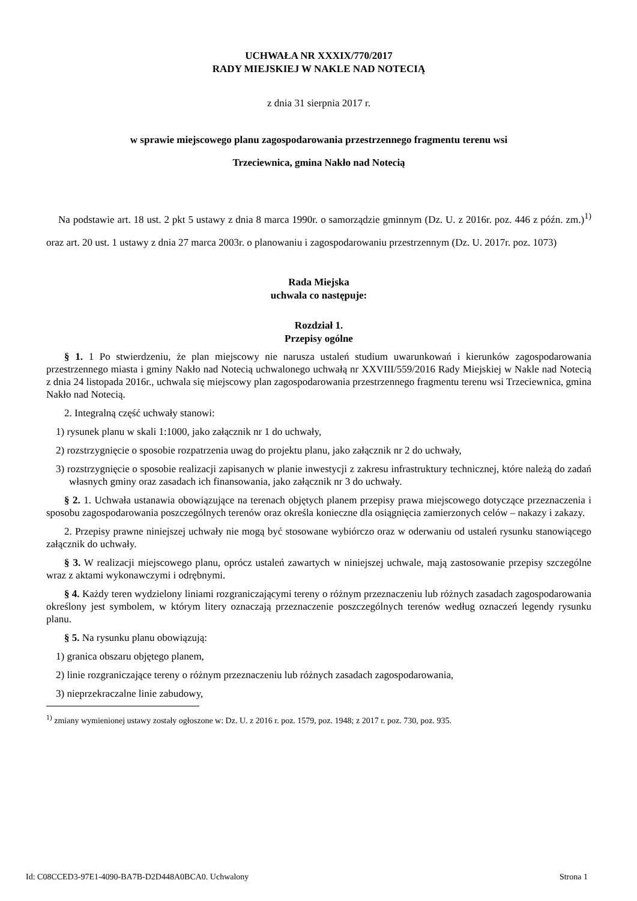UCHWAŁA NR XXXIX/770/2017
RADY MIEJSKIEJ W NAKLE NAD NOTECIĄ
z dnia 31 sierpnia 2017 r.
w sprawie miejscowego planu zagospodarowania przestrzennego fragmentu terenu wsi
Trzeciewnica, gmina Nakło nad Notecią
Na podstawie art. 18 ust. 2 pkt 5 ustawy z dnia 8 marca 1990r. o samorządzie gminnym (Dz. U. z 2016r. poz. 446 z późn. zm.)<sup>1)</sup> oraz art. 20 ust. 1 ustawy z dnia 27 marca 2003r. o planowaniu i zagospodarowaniu przestrzennym (Dz. U. 2017r. poz. 1073)
Rada Miejska
uchwala co następuje:
Rozdział 1.
Przepisy ogólne
§ 1. 1 Po stwierdzeniu, że plan miejscowy nie narusza ustaleń studium uwarunkowań i kierunków zagospodarowania przestrzennego miasta i gminy Nakło nad Notecią uchwalonego uchwałą nr XXVIII/559/2016 Rady Miejskiej w Nakle nad Notecią z dnia 24 listopada 2016r., uchwala się miejscowy plan zagospodarowania przestrzennego fragmentu terenu wsi Trzeciewnica, gmina Nakło nad Notecią.
2. Integralną część uchwały stanowi:
1) rysunek planu w skali 1:1000, jako załącznik nr 1 do uchwały,
2) rozstrzygnięcie o sposobie rozpatrzenia uwag do projektu planu, jako załącznik nr 2 do uchwały,
3) rozstrzygnięcie o sposobie realizacji zapisanych w planie inwestycji z zakresu infrastruktury technicznej, które należą do zadań własnych gminy oraz zasadach ich finansowania, jako załącznik nr 3 do uchwały.
§ 2. 1. Uchwała ustanawia obowiązujące na terenach objętych planem przepisy prawa miejscowego dotyczące przeznaczenia i sposobu zagospodarowania poszczególnych terenów oraz określa konieczne dla osiągnięcia zamierzonych celów – nakazy i zakazy.
2. Przepisy prawne niniejszej uchwały nie mogą być stosowane wybiórczo oraz w oderwaniu od ustaleń rysunku stanowiącego załącznik do uchwały.
§ 3. W realizacji miejscowego planu, oprócz ustaleń zawartych w niniejszej uchwale, mają zastosowanie przepisy szczególne wraz z aktami wykonawczymi i odrębnymi.
§ 4. Każdy teren wydzielony liniami rozgraniczającymi tereny o różnym przeznaczeniu lub różnych zasadach zagospodarowania określony jest symbolem, w którym litery oznaczają przeznaczenie poszczególnych terenów według oznaczeń legendy rysunku planu.
§ 5. Na rysunku planu obowiązują:
1) granica obszaru objętego planem,
2) linie rozgraniczające tereny o różnym przeznaczeniu lub różnych zasadach zagospodarowania,
3) nieprzekraczalne linie zabudowy,
<sup>1)</sup> zmiany wymienionej ustawy zostały ogłoszone w: Dz. U. z 2016 r. poz. 1579, poz. 1948; z 2017 r. poz. 730, poz. 935.
Id: C08CCED3-97E1-4090-BA7B-D2D448A0BCA0. Uchwalony Strona 1